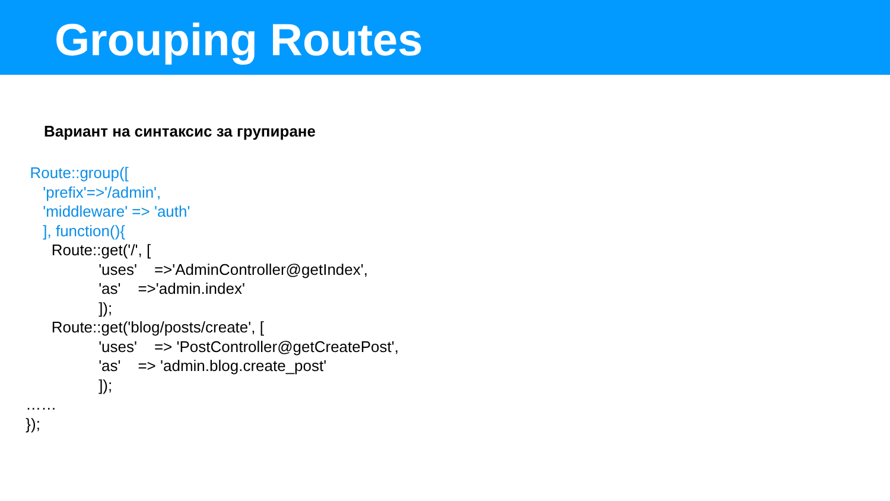Grouping Routes
Вариант на синтаксис за групиране
Route::group([ 'prefix'=>'/admin', 'middleware' => 'auth' ], function(){ Route::get('/', [ 'uses' =>'AdminController@getIndex', 'as' =>'admin.index' ]); Route::get('blog/posts/create', [ 'uses' => 'PostController@getCreatePost', 'as' => 'admin.blog.create_post' ]); …… });